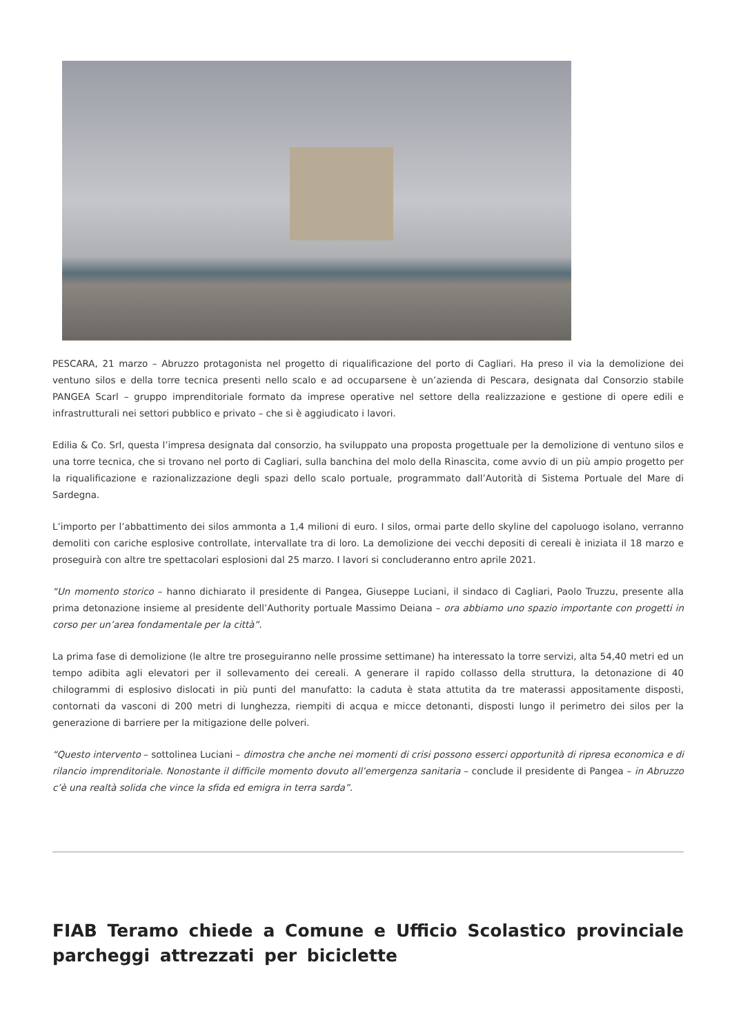PESCARA, 21 marzo – Abruzzo protagonista nel progetto di riqualificazione del porto di Cagliari. Ha preso il via la demolizione dei ventuno silos e della torre tecnica presenti nello scalo e ad occuparsene è un’azienda di Pescara, designata dal Consorzio stabile PANGEA Scarl – gruppo imprenditoriale formato da imprese operative nel settore della realizzazione e gestione di opere edili e infrastrutturali nei settori pubblico e privato – che si è aggiudicato i lavori.
Edilia & Co. Srl, questa l’impresa designata dal consorzio, ha sviluppato una proposta progettuale per la demolizione di ventuno silos e una torre tecnica, che si trovano nel porto di Cagliari, sulla banchina del molo della Rinascita, come avvio di un più ampio progetto per la riqualificazione e razionalizzazione degli spazi dello scalo portuale, programmato dall’Autorità di Sistema Portuale del Mare di Sardegna.
L’importo per l’abbattimento dei silos ammonta a 1,4 milioni di euro. I silos, ormai parte dello skyline del capoluogo isolano, verranno demoliti con cariche esplosive controllate, intervallate tra di loro. La demolizione dei vecchi depositi di cereali è iniziata il 18 marzo e proseguirà con altre tre spettacolari esplosioni dal 25 marzo. I lavori si concluderanno entro aprile 2021.
“Un momento storico – hanno dichiarato il presidente di Pangea, Giuseppe Luciani, il sindaco di Cagliari, Paolo Truzzu, presente alla prima detonazione insieme al presidente dell’Authority portuale Massimo Deiana – ora abbiamo uno spazio importante con progetti in corso per un’area fondamentale per la città”.
La prima fase di demolizione (le altre tre proseguiranno nelle prossime settimane) ha interessato la torre servizi, alta 54,40 metri ed un tempo adibita agli elevatori per il sollevamento dei cereali. A generare il rapido collasso della struttura, la detonazione di 40 chilogrammi di esplosivo dislocati in più punti del manufatto: la caduta è stata attutita da tre materassi appositamente disposti, contornati da vasconi di 200 metri di lunghezza, riempiti di acqua e micce detonanti, disposti lungo il perimetro dei silos per la generazione di barriere per la mitigazione delle polveri.
“Questo intervento – sottolinea Luciani – dimostra che anche nei momenti di crisi possono esserci opportunità di ripresa economica e di rilancio imprenditoriale. Nonostante il difficile momento dovuto all’emergenza sanitaria – conclude il presidente di Pangea – in Abruzzo c’è una realtà solida che vince la sfida ed emigra in terra sarda”.
FIAB Teramo chiede a Comune e Ufficio Scolastico provinciale parcheggi attrezzati per biciclette